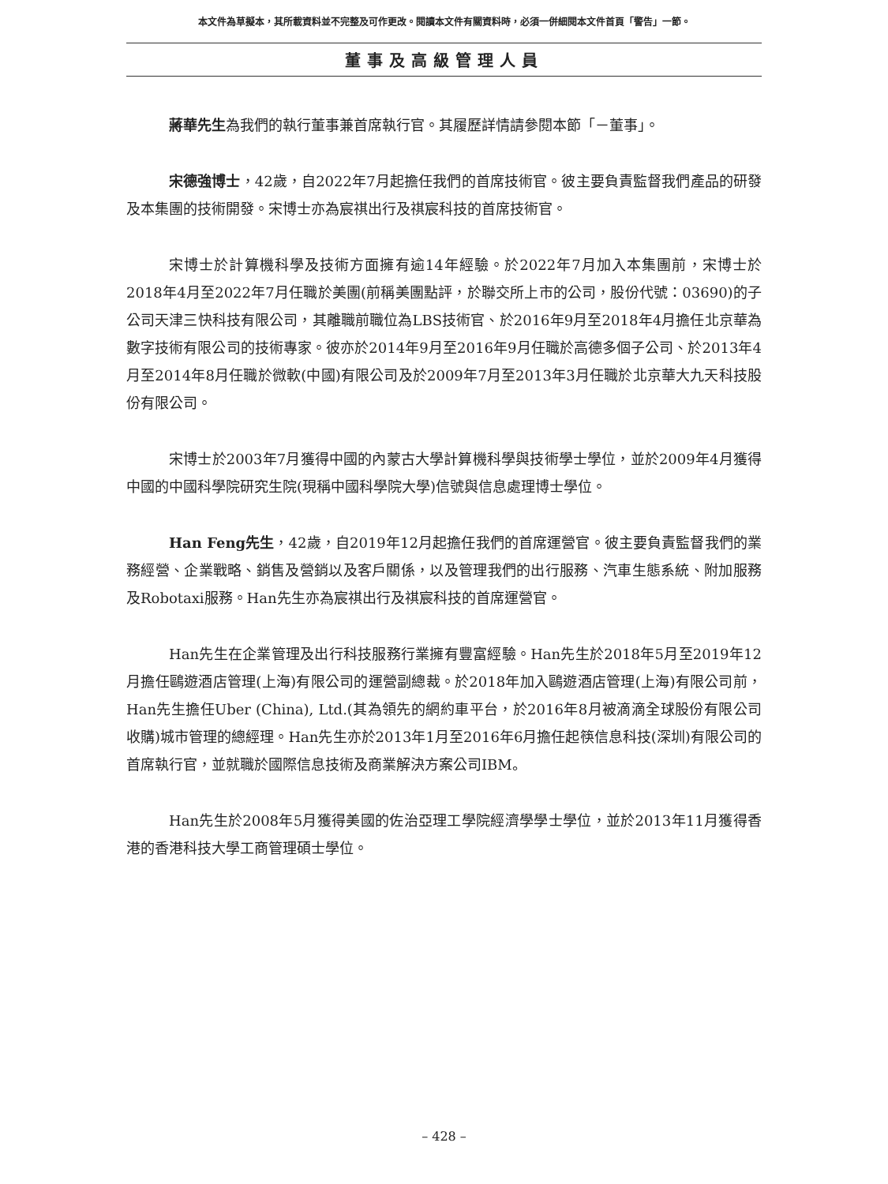本文件為草擬本，其所載資料並不完整及可作更改。閱讀本文件有關資料時，必須一併細閱本文件首頁「警告」一節。
董事及高級管理人員
蔣華先生為我們的執行董事兼首席執行官。其履歷詳情請參閱本節「－董事」。
宋德強博士，42歲，自2022年7月起擔任我們的首席技術官。彼主要負責監督我們產品的研發及本集團的技術開發。宋博士亦為宸祺出行及祺宸科技的首席技術官。
宋博士於計算機科學及技術方面擁有逾14年經驗。於2022年7月加入本集團前，宋博士於2018年4月至2022年7月任職於美團(前稱美團點評，於聯交所上市的公司，股份代號：03690)的子公司天津三快科技有限公司，其離職前職位為LBS技術官、於2016年9月至2018年4月擔任北京華為數字技術有限公司的技術專家。彼亦於2014年9月至2016年9月任職於高德多個子公司、於2013年4月至2014年8月任職於微軟(中國)有限公司及於2009年7月至2013年3月任職於北京華大九天科技股份有限公司。
宋博士於2003年7月獲得中國的內蒙古大學計算機科學與技術學士學位，並於2009年4月獲得中國的中國科學院研究生院(現稱中國科學院大學)信號與信息處理博士學位。
Han Feng先生，42歲，自2019年12月起擔任我們的首席運營官。彼主要負責監督我們的業務經營、企業戰略、銷售及營銷以及客戶關係，以及管理我們的出行服務、汽車生態系統、附加服務及Robotaxi服務。Han先生亦為宸祺出行及祺宸科技的首席運營官。
Han先生在企業管理及出行科技服務行業擁有豐富經驗。Han先生於2018年5月至2019年12月擔任鷗遊酒店管理(上海)有限公司的運營副總裁。於2018年加入鷗遊酒店管理(上海)有限公司前，Han先生擔任Uber (China), Ltd.(其為領先的網約車平台，於2016年8月被滴滴全球股份有限公司收購)城市管理的總經理。Han先生亦於2013年1月至2016年6月擔任起筷信息科技(深圳)有限公司的首席執行官，並就職於國際信息技術及商業解決方案公司IBM。
Han先生於2008年5月獲得美國的佐治亞理工學院經濟學學士學位，並於2013年11月獲得香港的香港科技大學工商管理碩士學位。
– 428 –